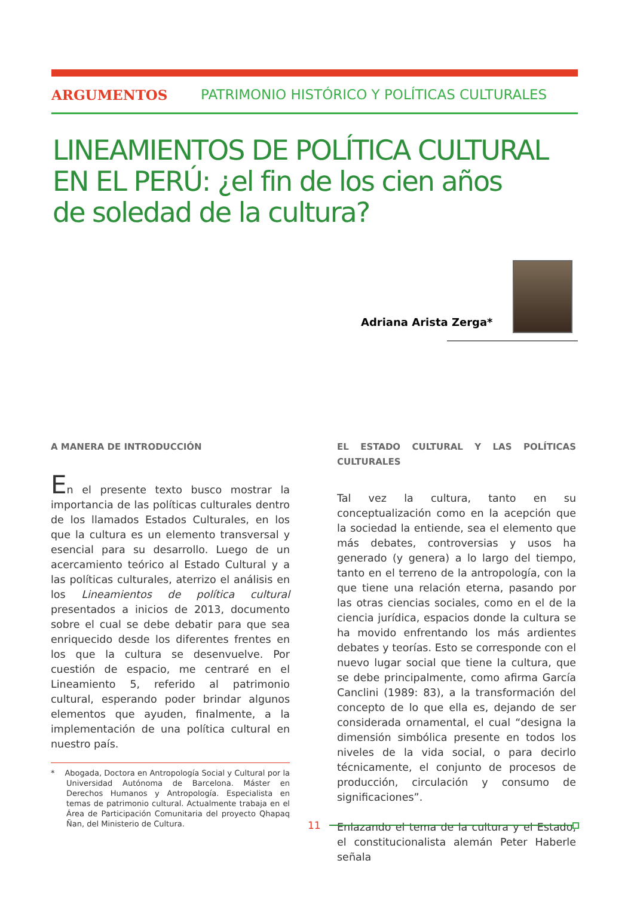ARGUMENTOS PATRIMONIO HISTÓRICO Y POLÍTICAS CULTURALES
LINEAMIENTOS DE POLÍTICA CULTURAL
EN EL PERÚ: ¿el fin de los cien años
de soledad de la cultura?
Adriana Arista Zerga*
A MANERA DE INTRODUCCIÓN
En el presente texto busco mostrar la importancia de las políticas culturales dentro de los llamados Estados Culturales, en los que la cultura es un elemento transversal y esencial para su desarrollo. Luego de un acercamiento teórico al Estado Cultural y a las políticas culturales, aterrizo el análisis en los Lineamientos de política cultural presentados a inicios de 2013, documento sobre el cual se debe debatir para que sea enriquecido desde los diferentes frentes en los que la cultura se desenvuelve. Por cuestión de espacio, me centraré en el Lineamiento 5, referido al patrimonio cultural, esperando poder brindar algunos elementos que ayuden, finalmente, a la implementación de una política cultural en nuestro país.
* Abogada, Doctora en Antropología Social y Cultural por la Universidad Autónoma de Barcelona. Máster en Derechos Humanos y Antropología. Especialista en temas de patrimonio cultural. Actualmente trabaja en el Área de Participación Comunitaria del proyecto Qhapaq Ñan, del Ministerio de Cultura.
EL ESTADO CULTURAL Y LAS POLÍTICAS CULTURALES
Tal vez la cultura, tanto en su conceptualización como en la acepción que la sociedad la entiende, sea el elemento que más debates, controversias y usos ha generado (y genera) a lo largo del tiempo, tanto en el terreno de la antropología, con la que tiene una relación eterna, pasando por las otras ciencias sociales, como en el de la ciencia jurídica, espacios donde la cultura se ha movido enfrentando los más ardientes debates y teorías. Esto se corresponde con el nuevo lugar social que tiene la cultura, que se debe principalmente, como afirma García Canclini (1989: 83), a la transformación del concepto de lo que ella es, dejando de ser considerada ornamental, el cual “designa la dimensión simbólica presente en todos los niveles de la vida social, o para decirlo técnicamente, el conjunto de procesos de producción, circulación y consumo de significaciones”.
Enlazando el tema de la cultura y el Estado, el constitucionalista alemán Peter Haberle señala
11